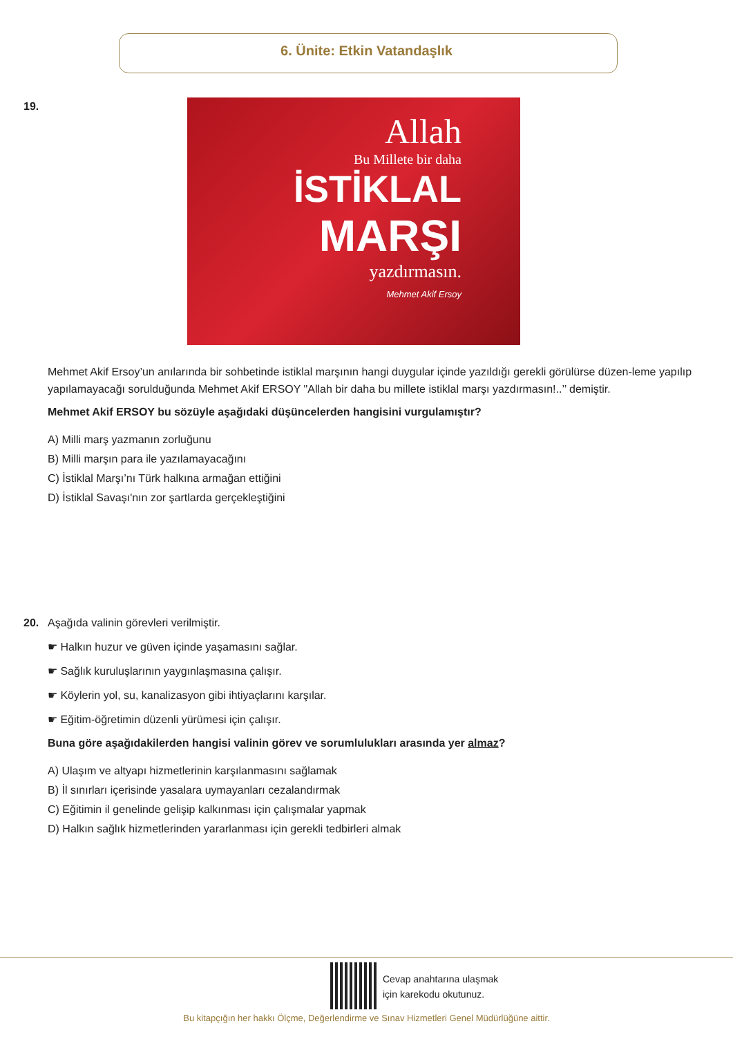6. Ünite: Etkin Vatandaşlık
19.
Allah
Bu Millete bir daha
İSTİKLAL
MARŞI
yazdırmasın.
Mehmet Akif Ersoy
Mehmet Akif Ersoy’un anılarında bir sohbetinde istiklal marşının hangi duygular içinde yazıldığı gerekli görülürse düzen-leme yapılıp yapılamayacağı sorulduğunda Mehmet Akif ERSOY "Allah bir daha bu millete istiklal marşı yazdırmasın!..’’ demiştir.
Mehmet Akif ERSOY bu sözüyle aşağıdaki düşüncelerden hangisini vurgulamıştır?
A) Milli marş yazmanın zorluğunu
B) Milli marşın para ile yazılamayacağını
C) İstiklal Marşı’nı Türk halkına armağan ettiğini
D) İstiklal Savaşı'nın zor şartlarda gerçekleştiğini
20. Aşağıda valinin görevleri verilmiştir.
☛ Halkın huzur ve güven içinde yaşamasını sağlar.
☛ Sağlık kuruluşlarının yaygınlaşmasına çalışır.
☛ Köylerin yol, su, kanalizasyon gibi ihtiyaçlarını karşılar.
☛ Eğitim-öğretimin düzenli yürümesi için çalışır.
Buna göre aşağıdakilerden hangisi valinin görev ve sorumlulukları arasında yer almaz?
A) Ulaşım ve altyapı hizmetlerinin karşılanmasını sağlamak
B) İl sınırları içerisinde yasalara uymayanları cezalandırmak
C) Eğitimin il genelinde gelişip kalkınması için çalışmalar yapmak
D) Halkın sağlık hizmetlerinden yararlanması için gerekli tedbirleri almak
Cevap anahtarına ulaşmak
için karekodu okutunuz.
Bu kitapçığın her hakkı Ölçme, Değerlendirme ve Sınav Hizmetleri Genel Müdürlüğüne aittir.